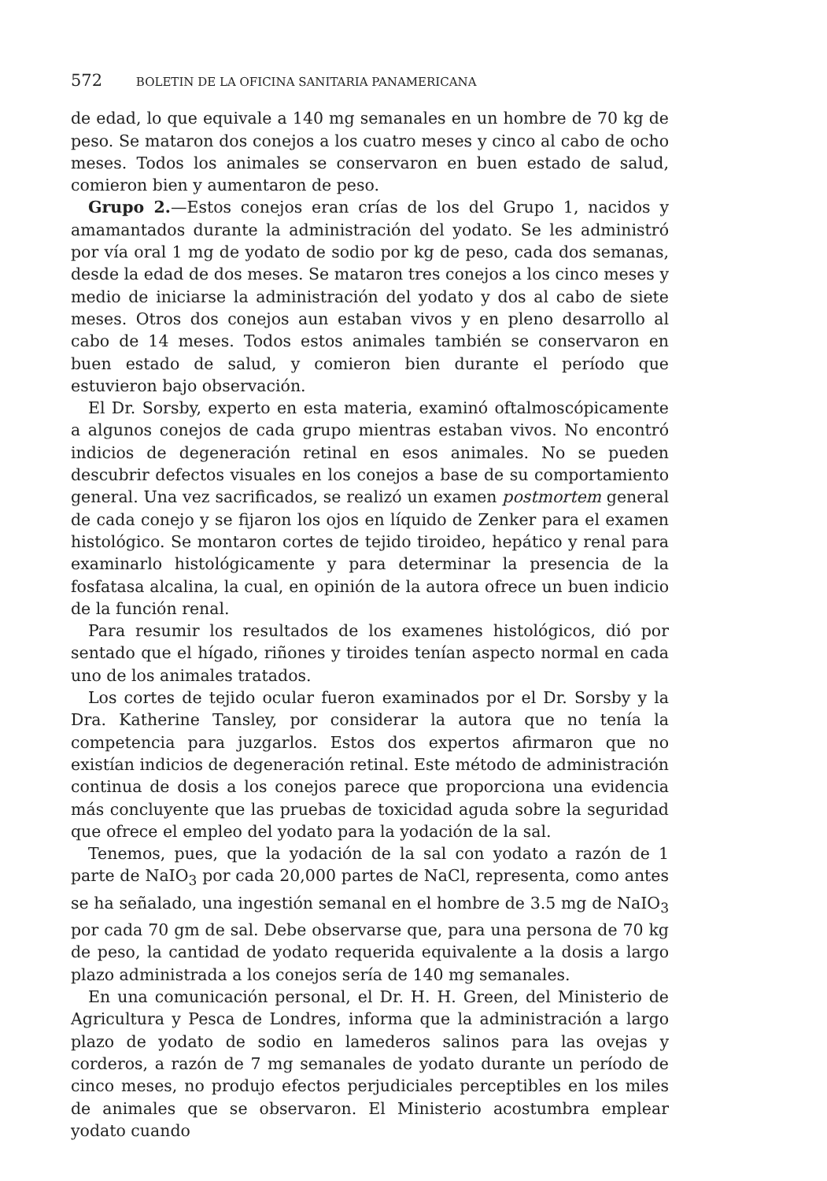572 BOLETIN DE LA OFICINA SANITARIA PANAMERICANA
de edad, lo que equivale a 140 mg semanales en un hombre de 70 kg de peso. Se mataron dos conejos a los cuatro meses y cinco al cabo de ocho meses. Todos los animales se conservaron en buen estado de salud, comieron bien y aumentaron de peso.
Grupo 2.—Estos conejos eran crías de los del Grupo 1, nacidos y amamantados durante la administración del yodato. Se les administró por vía oral 1 mg de yodato de sodio por kg de peso, cada dos semanas, desde la edad de dos meses. Se mataron tres conejos a los cinco meses y medio de iniciarse la administración del yodato y dos al cabo de siete meses. Otros dos conejos aun estaban vivos y en pleno desarrollo al cabo de 14 meses. Todos estos animales también se conservaron en buen estado de salud, y comieron bien durante el período que estuvieron bajo observación.
El Dr. Sorsby, experto en esta materia, examinó oftalmoscópicamente a algunos conejos de cada grupo mientras estaban vivos. No encontró indicios de degeneración retinal en esos animales. No se pueden descubrir defectos visuales en los conejos a base de su comportamiento general. Una vez sacrificados, se realizó un examen postmortem general de cada conejo y se fijaron los ojos en líquido de Zenker para el examen histológico. Se montaron cortes de tejido tiroideo, hepático y renal para examinarlo histológicamente y para determinar la presencia de la fosfatasa alcalina, la cual, en opinión de la autora ofrece un buen indicio de la función renal.
Para resumir los resultados de los examenes histológicos, dió por sentado que el hígado, riñones y tiroides tenían aspecto normal en cada uno de los animales tratados.
Los cortes de tejido ocular fueron examinados por el Dr. Sorsby y la Dra. Katherine Tansley, por considerar la autora que no tenía la competencia para juzgarlos. Estos dos expertos afirmaron que no existían indicios de degeneración retinal. Este método de administración continua de dosis a los conejos parece que proporciona una evidencia más concluyente que las pruebas de toxicidad aguda sobre la seguridad que ofrece el empleo del yodato para la yodación de la sal.
Tenemos, pues, que la yodación de la sal con yodato a razón de 1 parte de NaIO<sub>3</sub> por cada 20,000 partes de NaCl, representa, como antes se ha señalado, una ingestión semanal en el hombre de 3.5 mg de NaIO<sub>3</sub> por cada 70 gm de sal. Debe observarse que, para una persona de 70 kg de peso, la cantidad de yodato requerida equivalente a la dosis a largo plazo administrada a los conejos sería de 140 mg semanales.
En una comunicación personal, el Dr. H. H. Green, del Ministerio de Agricultura y Pesca de Londres, informa que la administración a largo plazo de yodato de sodio en lamederos salinos para las ovejas y corderos, a razón de 7 mg semanales de yodato durante un período de cinco meses, no produjo efectos perjudiciales perceptibles en los miles de animales que se observaron. El Ministerio acostumbra emplear yodato cuando